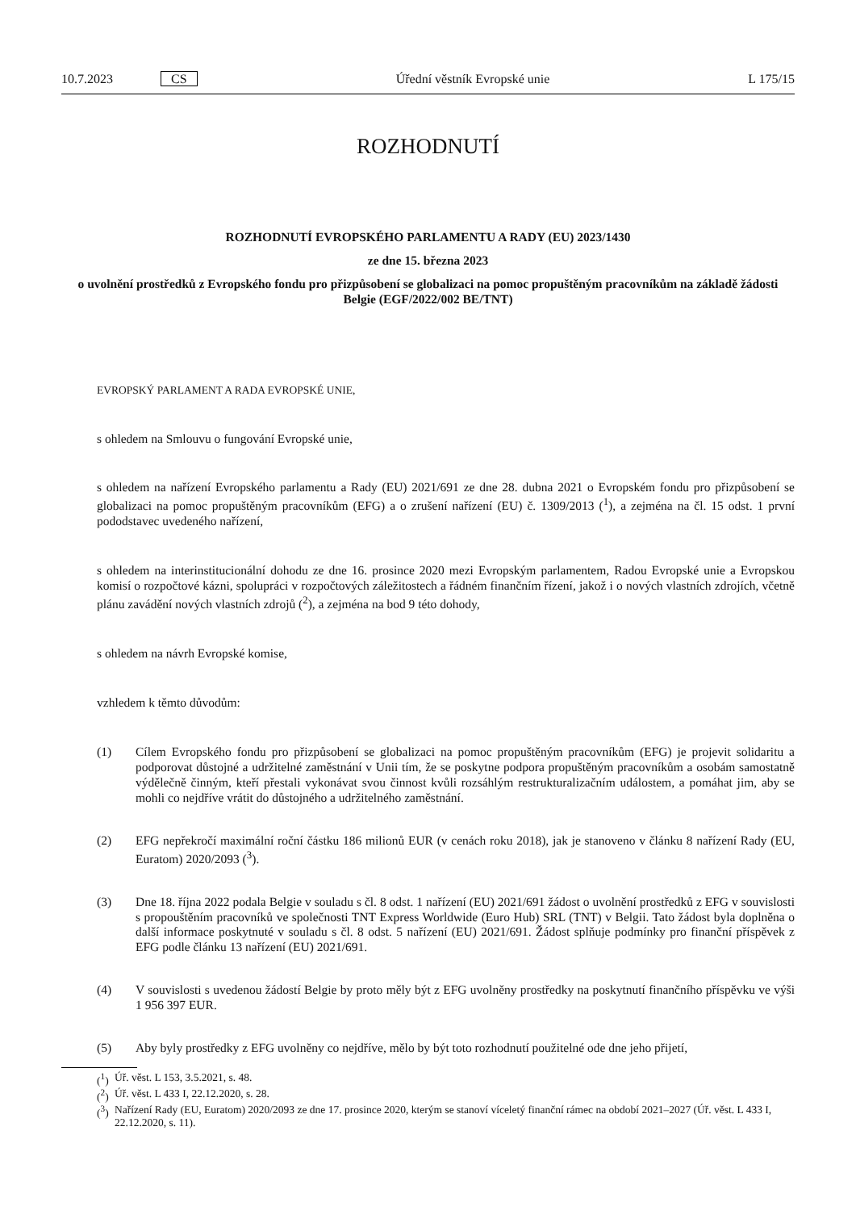10.7.2023 CS Úřední věstník Evropské unie L 175/15
ROZHODNUTÍ
ROZHODNUTÍ EVROPSKÉHO PARLAMENTU A RADY (EU) 2023/1430
ze dne 15. března 2023
o uvolnění prostředků z Evropského fondu pro přizpůsobení se globalizaci na pomoc propuštěným pracovníkům na základě žádosti Belgie (EGF/2022/002 BE/TNT)
EVROPSKÝ PARLAMENT A RADA EVROPSKÉ UNIE,
s ohledem na Smlouvu o fungování Evropské unie,
s ohledem na nařízení Evropského parlamentu a Rady (EU) 2021/691 ze dne 28. dubna 2021 o Evropském fondu pro přizpůsobení se globalizaci na pomoc propuštěným pracovníkům (EFG) a o zrušení nařízení (EU) č. 1309/2013 (<sup>1</sup>), a zejména na čl. 15 odst. 1 první pododstavec uvedeného nařízení,
s ohledem na interinstitucionální dohodu ze dne 16. prosince 2020 mezi Evropským parlamentem, Radou Evropské unie a Evropskou komisí o rozpočtové kázni, spolupráci v rozpočtových záležitostech a řádném finančním řízení, jakož i o nových vlastních zdrojích, včetně plánu zavádění nových vlastních zdrojů (<sup>2</sup>), a zejména na bod 9 této dohody,
s ohledem na návrh Evropské komise,
vzhledem k těmto důvodům:
(1) Cílem Evropského fondu pro přizpůsobení se globalizaci na pomoc propuštěným pracovníkům (EFG) je projevit solidaritu a podporovat důstojné a udržitelné zaměstnání v Unii tím, že se poskytne podpora propuštěným pracovníkům a osobám samostatně výdělečně činným, kteří přestali vykonávat svou činnost kvůli rozsáhlým restrukturalizačním událostem, a pomáhat jim, aby se mohli co nejdříve vrátit do důstojného a udržitelného zaměstnání.
(2) EFG nepřekročí maximální roční částku 186 milionů EUR (v cenách roku 2018), jak je stanoveno v článku 8 nařízení Rady (EU, Euratom) 2020/2093 (<sup>3</sup>).
(3) Dne 18. října 2022 podala Belgie v souladu s čl. 8 odst. 1 nařízení (EU) 2021/691 žádost o uvolnění prostředků z EFG v souvislosti s propouštěním pracovníků ve společnosti TNT Express Worldwide (Euro Hub) SRL (TNT) v Belgii. Tato žádost byla doplněna o další informace poskytnuté v souladu s čl. 8 odst. 5 nařízení (EU) 2021/691. Žádost splňuje podmínky pro finanční příspěvek z EFG podle článku 13 nařízení (EU) 2021/691.
(4) V souvislosti s uvedenou žádostí Belgie by proto měly být z EFG uvolněny prostředky na poskytnutí finančního příspěvku ve výši 1 956 397 EUR.
(5) Aby byly prostředky z EFG uvolněny co nejdříve, mělo by být toto rozhodnutí použitelné ode dne jeho přijetí,
(<sup>1</sup>) Úř. věst. L 153, 3.5.2021, s. 48.
(<sup>2</sup>) Úř. věst. L 433 I, 22.12.2020, s. 28.
(<sup>3</sup>) Nařízení Rady (EU, Euratom) 2020/2093 ze dne 17. prosince 2020, kterým se stanoví víceletý finanční rámec na období 2021–2027 (Úř. věst. L 433 I, 22.12.2020, s. 11).